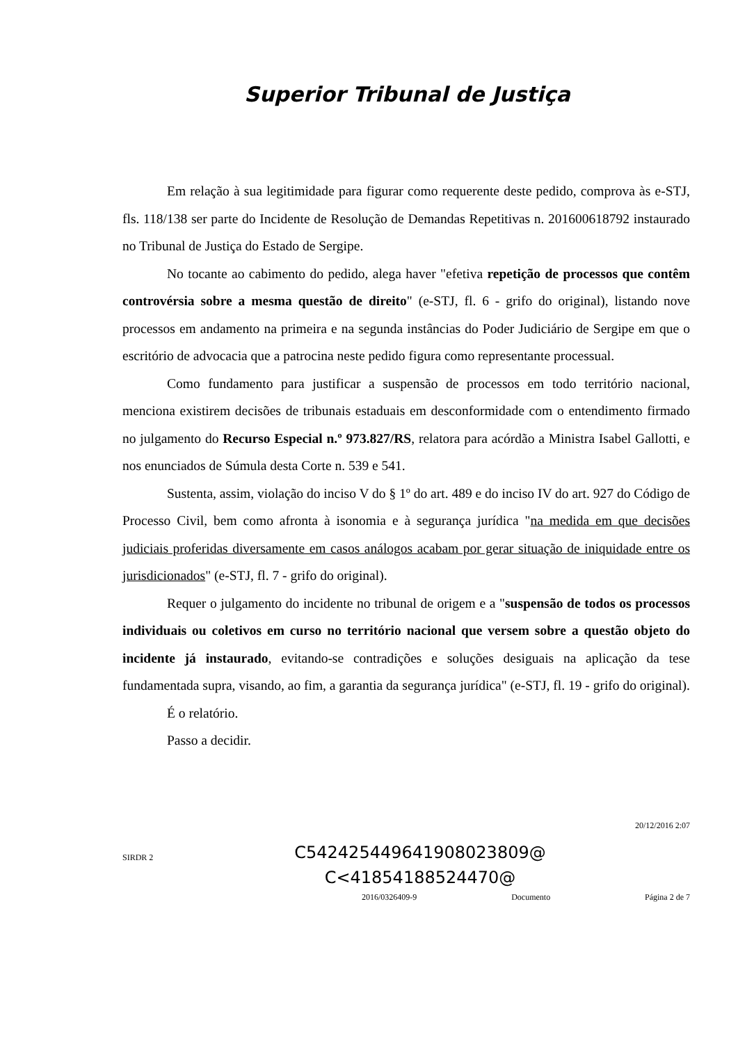Superior Tribunal de Justiça
Em relação à sua legitimidade para figurar como requerente deste pedido, comprova às e-STJ, fls. 118/138 ser parte do Incidente de Resolução de Demandas Repetitivas n. 201600618792 instaurado no Tribunal de Justiça do Estado de Sergipe.
No tocante ao cabimento do pedido, alega haver "efetiva repetição de processos que contêm controvérsia sobre a mesma questão de direito" (e-STJ, fl. 6 - grifo do original), listando nove processos em andamento na primeira e na segunda instâncias do Poder Judiciário de Sergipe em que o escritório de advocacia que a patrocina neste pedido figura como representante processual.
Como fundamento para justificar a suspensão de processos em todo território nacional, menciona existirem decisões de tribunais estaduais em desconformidade com o entendimento firmado no julgamento do Recurso Especial n.º 973.827/RS, relatora para acórdão a Ministra Isabel Gallotti, e nos enunciados de Súmula desta Corte n. 539 e 541.
Sustenta, assim, violação do inciso V do § 1º do art. 489 e do inciso IV do art. 927 do Código de Processo Civil, bem como afronta à isonomia e à segurança jurídica "na medida em que decisões judiciais proferidas diversamente em casos análogos acabam por gerar situação de iniquidade entre os jurisdicionados" (e-STJ, fl. 7 - grifo do original).
Requer o julgamento do incidente no tribunal de origem e a "suspensão de todos os processos individuais ou coletivos em curso no território nacional que versem sobre a questão objeto do incidente já instaurado, evitando-se contradições e soluções desiguais na aplicação da tese fundamentada supra, visando, ao fim, a garantia da segurança jurídica" (e-STJ, fl. 19 - grifo do original).
É o relatório.
Passo a decidir.
20/12/2016 2:07
SIRDR 2
C542425449641908023809@
C<41854188524470@
2016/0326409-9 Documento Página 2 de 7